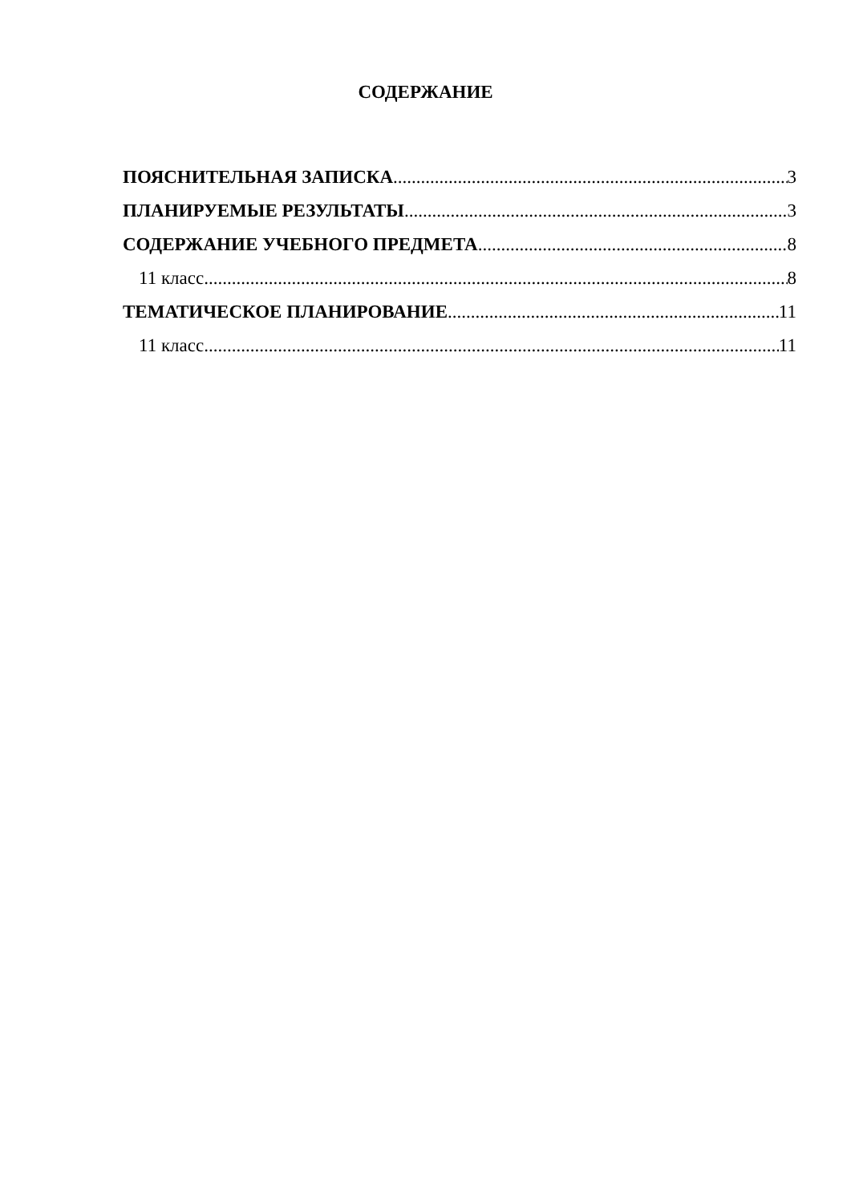СОДЕРЖАНИЕ
ПОЯСНИТЕЛЬНАЯ ЗАПИСКА 3
ПЛАНИРУЕМЫЕ РЕЗУЛЬТАТЫ 3
СОДЕРЖАНИЕ УЧЕБНОГО ПРЕДМЕТА 8
11 класс 8
ТЕМАТИЧЕСКОЕ ПЛАНИРОВАНИЕ 11
11 класс 11